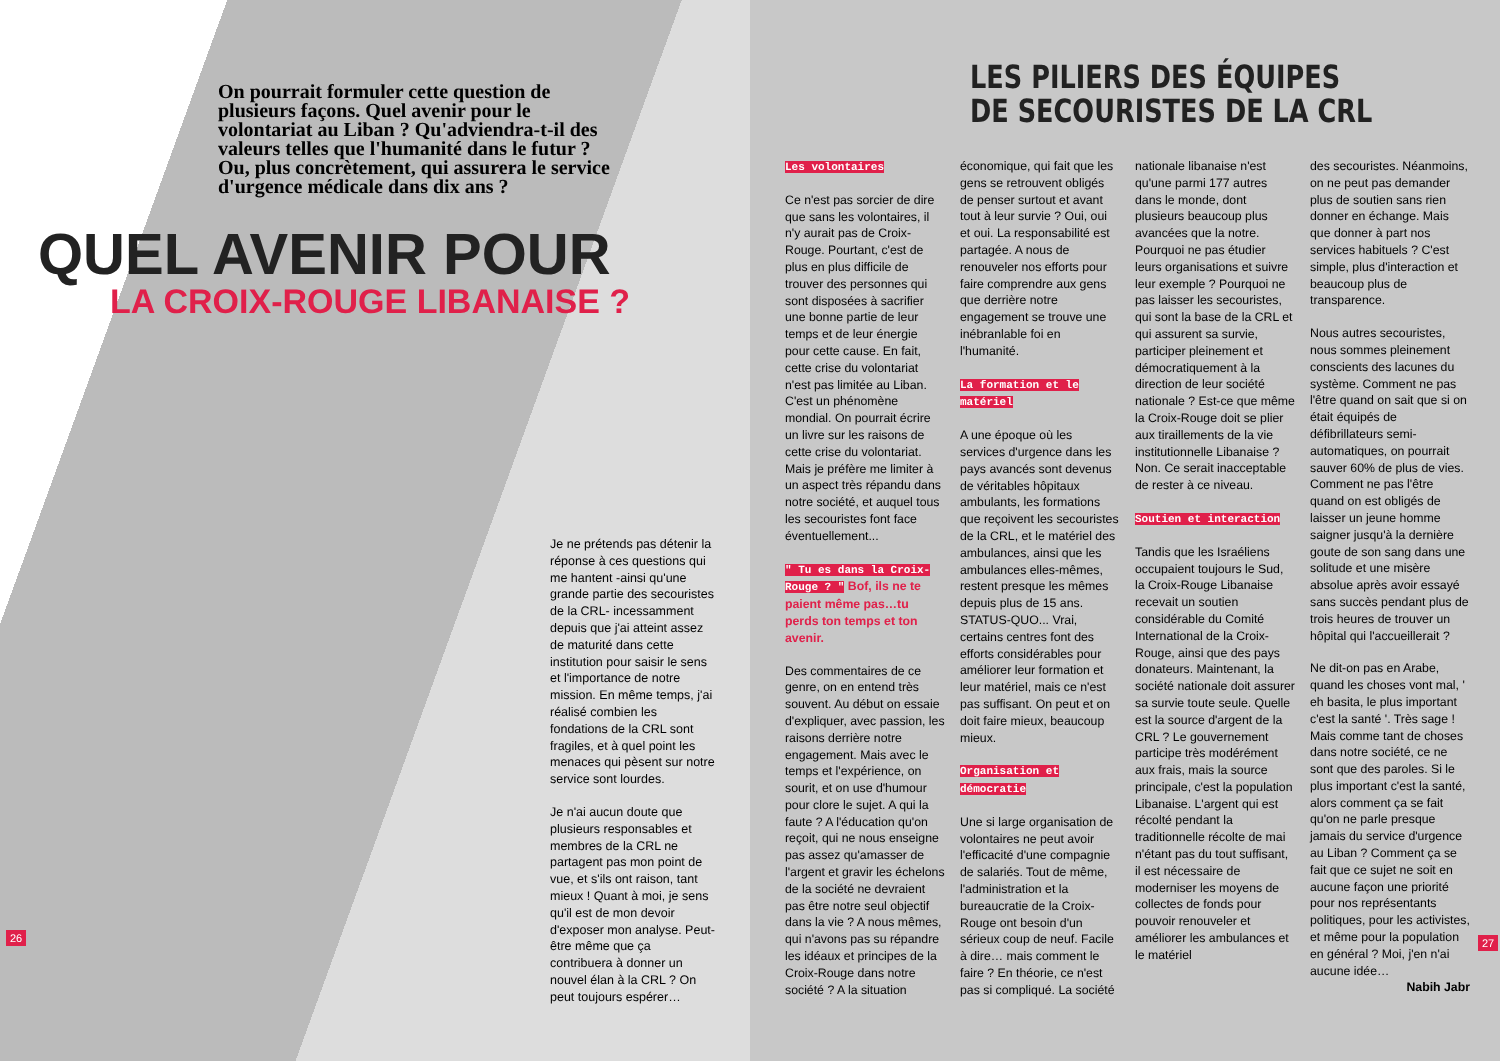On pourrait formuler cette question de plusieurs façons. Quel avenir pour le volontariat au Liban ? Qu'adviendra-t-il des valeurs telles que l'humanité dans le futur ? Ou, plus concrètement, qui assurera le service d'urgence médicale dans dix ans ?
QUEL AVENIR POUR
LA CROIX-ROUGE LIBANAISE ?
Je ne prétends pas détenir la réponse à ces questions qui me hantent -ainsi qu'une grande partie des secouristes de la CRL- incessamment depuis que j'ai atteint assez de maturité dans cette institution pour saisir le sens et l'importance de notre mission. En même temps, j'ai réalisé combien les fondations de la CRL sont fragiles, et à quel point les menaces qui pèsent sur notre service sont lourdes.
Je n'ai aucun doute que plusieurs responsables et membres de la CRL ne partagent pas mon point de vue, et s'ils ont raison, tant mieux ! Quant à moi, je sens qu'il est de mon devoir d'exposer mon analyse. Peut-être même que ça contribuera à donner un nouvel élan à la CRL ? On peut toujours espérer…
26
LES PILIERS DES ÉQUIPES
DE SECOURISTES DE LA CRL
Les volontaires
Ce n'est pas sorcier de dire que sans les volontaires, il n'y aurait pas de Croix-Rouge. Pourtant, c'est de plus en plus difficile de trouver des personnes qui sont disposées à sacrifier une bonne partie de leur temps et de leur énergie pour cette cause. En fait, cette crise du volontariat n'est pas limitée au Liban. C'est un phénomène mondial. On pourrait écrire un livre sur les raisons de cette crise du volontariat. Mais je préfère me limiter à un aspect très répandu dans notre société, et auquel tous les secouristes font face éventuellement...
" Tu es dans la Croix-Rouge ? " Bof, ils ne te paient même pas…tu perds ton temps et ton avenir.
Des commentaires de ce genre, on en entend très souvent. Au début on essaie d'expliquer, avec passion, les raisons derrière notre engagement. Mais avec le temps et l'expérience, on sourit, et on use d'humour pour clore le sujet. A qui la faute ? A l'éducation qu'on reçoit, qui ne nous enseigne pas assez qu'amasser de l'argent et gravir les échelons de la société ne devraient pas être notre seul objectif dans la vie ? A nous mêmes, qui n'avons pas su répandre les idéaux et principes de la Croix-Rouge dans notre société ? A la situation
économique, qui fait que les gens se retrouvent obligés de penser surtout et avant tout à leur survie ? Oui, oui et oui. La responsabilité est partagée. A nous de renouveler nos efforts pour faire comprendre aux gens que derrière notre engagement se trouve une inébranlable foi en l'humanité.
La formation et le matériel
A une époque où les services d'urgence dans les pays avancés sont devenus de véritables hôpitaux ambulants, les formations que reçoivent les secouristes de la CRL, et le matériel des ambulances, ainsi que les ambulances elles-mêmes, restent presque les mêmes depuis plus de 15 ans. STATUS-QUO... Vrai, certains centres font des efforts considérables pour améliorer leur formation et leur matériel, mais ce n'est pas suffisant. On peut et on doit faire mieux, beaucoup mieux.
Organisation et démocratie
Une si large organisation de volontaires ne peut avoir l'efficacité d'une compagnie de salariés. Tout de même, l'administration et la bureaucratie de la Croix-Rouge ont besoin d'un sérieux coup de neuf. Facile à dire… mais comment le faire ? En théorie, ce n'est pas si compliqué. La société
nationale libanaise n'est qu'une parmi 177 autres dans le monde, dont plusieurs beaucoup plus avancées que la notre. Pourquoi ne pas étudier leurs organisations et suivre leur exemple ? Pourquoi ne pas laisser les secouristes, qui sont la base de la CRL et qui assurent sa survie, participer pleinement et démocratiquement à la direction de leur société nationale ? Est-ce que même la Croix-Rouge doit se plier aux tiraillements de la vie institutionnelle Libanaise ? Non. Ce serait inacceptable de rester à ce niveau.
Soutien et interaction
Tandis que les Israéliens occupaient toujours le Sud, la Croix-Rouge Libanaise recevait un soutien considérable du Comité International de la Croix-Rouge, ainsi que des pays donateurs. Maintenant, la société nationale doit assurer sa survie toute seule. Quelle est la source d'argent de la CRL ? Le gouvernement participe très modérément aux frais, mais la source principale, c'est la population Libanaise. L'argent qui est récolté pendant la traditionnelle récolte de mai n'étant pas du tout suffisant, il est nécessaire de moderniser les moyens de collectes de fonds pour pouvoir renouveler et améliorer les ambulances et le matériel
des secouristes. Néanmoins, on ne peut pas demander plus de soutien sans rien donner en échange. Mais que donner à part nos services habituels ? C'est simple, plus d'interaction et beaucoup plus de transparence.
Nous autres secouristes, nous sommes pleinement conscients des lacunes du système. Comment ne pas l'être quand on sait que si on était équipés de défibrillateurs semi-automatiques, on pourrait sauver 60% de plus de vies. Comment ne pas l'être quand on est obligés de laisser un jeune homme saigner jusqu'à la dernière goute de son sang dans une solitude et une misère absolue après avoir essayé sans succès pendant plus de trois heures de trouver un hôpital qui l'accueillerait ?
Ne dit-on pas en Arabe, quand les choses vont mal, ' eh basita, le plus important c'est la santé '. Très sage ! Mais comme tant de choses dans notre société, ce ne sont que des paroles. Si le plus important c'est la santé, alors comment ça se fait qu'on ne parle presque jamais du service d'urgence au Liban ? Comment ça se fait que ce sujet ne soit en aucune façon une priorité pour nos représentants politiques, pour les activistes, et même pour la population en général ? Moi, j'en n'ai aucune idée…
Nabih Jabr
27